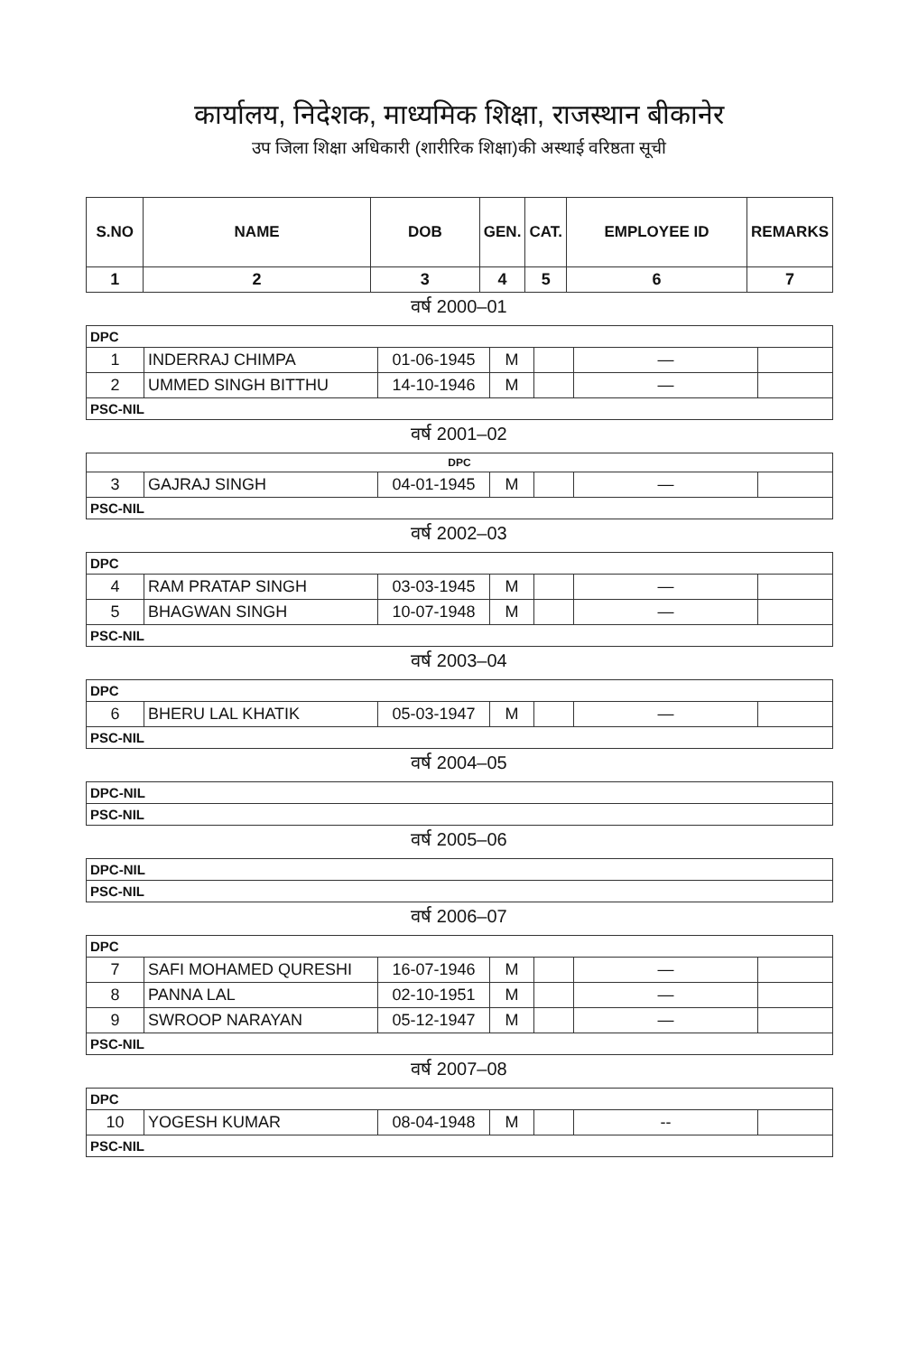कार्यालय, निदेशक, माध्यमिक शिक्षा, राजस्थान बीकानेर
उप जिला शिक्षा अधिकारी (शारीरिक शिक्षा)की अस्थाई वरिष्ठता सूची
| S.NO | NAME | DOB | GEN. | CAT. | EMPLOYEE ID | REMARKS |
| --- | --- | --- | --- | --- | --- | --- |
| 1 | 2 | 3 | 4 | 5 | 6 | 7 |
वर्ष 2000–01
| DPC | | | | | | |
| 1 | INDERRAJ CHIMPA | 01-06-1945 | M | | — | |
| 2 | UMMED SINGH BITTHU | 14-10-1946 | M | | — | |
| PSC-NIL | | | | | | |
वर्ष 2001–02
| DPC | | | | | | |
| 3 | GAJRAJ SINGH | 04-01-1945 | M | | — | |
| PSC-NIL | | | | | | |
वर्ष 2002–03
| DPC | | | | | | |
| 4 | RAM PRATAP SINGH | 03-03-1945 | M | | — | |
| 5 | BHAGWAN SINGH | 10-07-1948 | M | | — | |
| PSC-NIL | | | | | | |
वर्ष 2003–04
| DPC | | | | | | |
| 6 | BHERU LAL KHATIK | 05-03-1947 | M | | — | |
| PSC-NIL | | | | | | |
वर्ष 2004–05
| DPC-NIL |
| PSC-NIL |
वर्ष 2005–06
| DPC-NIL |
| PSC-NIL |
वर्ष 2006–07
| DPC | | | | | | |
| 7 | SAFI MOHAMED QURESHI | 16-07-1946 | M | | — | |
| 8 | PANNA LAL | 02-10-1951 | M | | — | |
| 9 | SWROOP NARAYAN | 05-12-1947 | M | | — | |
| PSC-NIL | | | | | | |
वर्ष 2007–08
| DPC | | | | | | |
| 10 | YOGESH KUMAR | 08-04-1948 | M | | -- | |
| PSC-NIL | | | | | | |